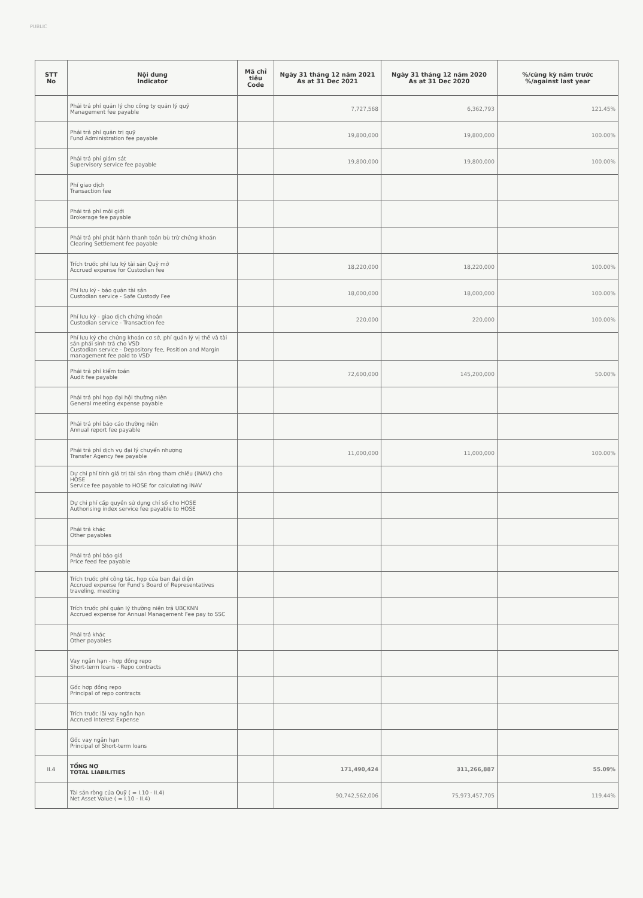PUBLIC
| STT No | Nội dung Indicator | Mã chỉ tiêu Code | Ngày 31 tháng 12 năm 2021 As at 31 Dec 2021 | Ngày 31 tháng 12 năm 2020 As at 31 Dec 2020 | %/cùng kỳ năm trước %/against last year |
| --- | --- | --- | --- | --- | --- |
| | Phải trả phí quản lý cho công ty quản lý quỹ Management fee payable | | 7,727,568 | 6,362,793 | 121.45% |
| | Phải trả phí quản trị quỹ Fund Administration fee payable | | 19,800,000 | 19,800,000 | 100.00% |
| | Phải trả phí giám sát Supervisory service fee payable | | 19,800,000 | 19,800,000 | 100.00% |
| | Phí giao dịch Transaction fee | | | | |
| | Phải trả phí môi giới Brokerage fee payable | | | | |
| | Phải trả phí phát hành thanh toán bù trừ chứng khoán Clearing Settlement fee payable | | | | |
| | Trích trước phí lưu ký tài sản Quỹ mở Accrued expense for Custodian fee | | 18,220,000 | 18,220,000 | 100.00% |
| | Phí lưu ký - bảo quản tài sản Custodian service - Safe Custody Fee | | 18,000,000 | 18,000,000 | 100.00% |
| | Phí lưu ký - giao dịch chứng khoán Custodian service - Transaction fee | | 220,000 | 220,000 | 100.00% |
| | Phí lưu ký cho chứng khoán cơ sở, phí quản lý vị thế và tài sản phái sinh trả cho VSD Custodian service - Depository fee, Position and Margin management fee paid to VSD | | | | |
| | Phải trả phí kiểm toán Audit fee payable | | 72,600,000 | 145,200,000 | 50.00% |
| | Phải trả phí họp đại hội thường niên General meeting expense payable | | | | |
| | Phải trả phí báo cáo thường niên Annual report fee payable | | | | |
| | Phải trả phí dịch vụ đại lý chuyển nhượng Transfer Agency fee payable | | 11,000,000 | 11,000,000 | 100.00% |
| | Dự chi phí tính giá trị tài sản ròng tham chiếu (iNAV) cho HOSE Service fee payable to HOSE for calculating iNAV | | | | |
| | Dự chi phí cấp quyền sử dụng chỉ số cho HOSE Authorising index service fee payable to HOSE | | | | |
| | Phải trả khác Other payables | | | | |
| | Phải trả phí báo giá Price feed fee payable | | | | |
| | Trích trước phí công tác, họp của ban đại diện Accrued expense for Fund's Board of Representatives traveling, meeting | | | | |
| | Trích trước phí quản lý thường niên trả UBCKNN Accrued expense for Annual Management Fee pay to SSC | | | | |
| | Phải trả khác Other payables | | | | |
| | Vay ngắn hạn - hợp đồng repo Short-term loans - Repo contracts | | | | |
| | Gốc hợp đồng repo Principal of repo contracts | | | | |
| | Trích trước lãi vay ngắn hạn Accrued Interest Expense | | | | |
| | Gốc vay ngắn hạn Principal of Short-term loans | | | | |
| II.4 | TỔNG NỢ TOTAL LIABILITIES | | 171,490,424 | 311,266,887 | 55.09% |
| | Tài sản ròng của Quỹ ( = I.10 - II.4) Net Asset Value ( = I.10 - II.4) | | 90,742,562,006 | 75,973,457,705 | 119.44% |